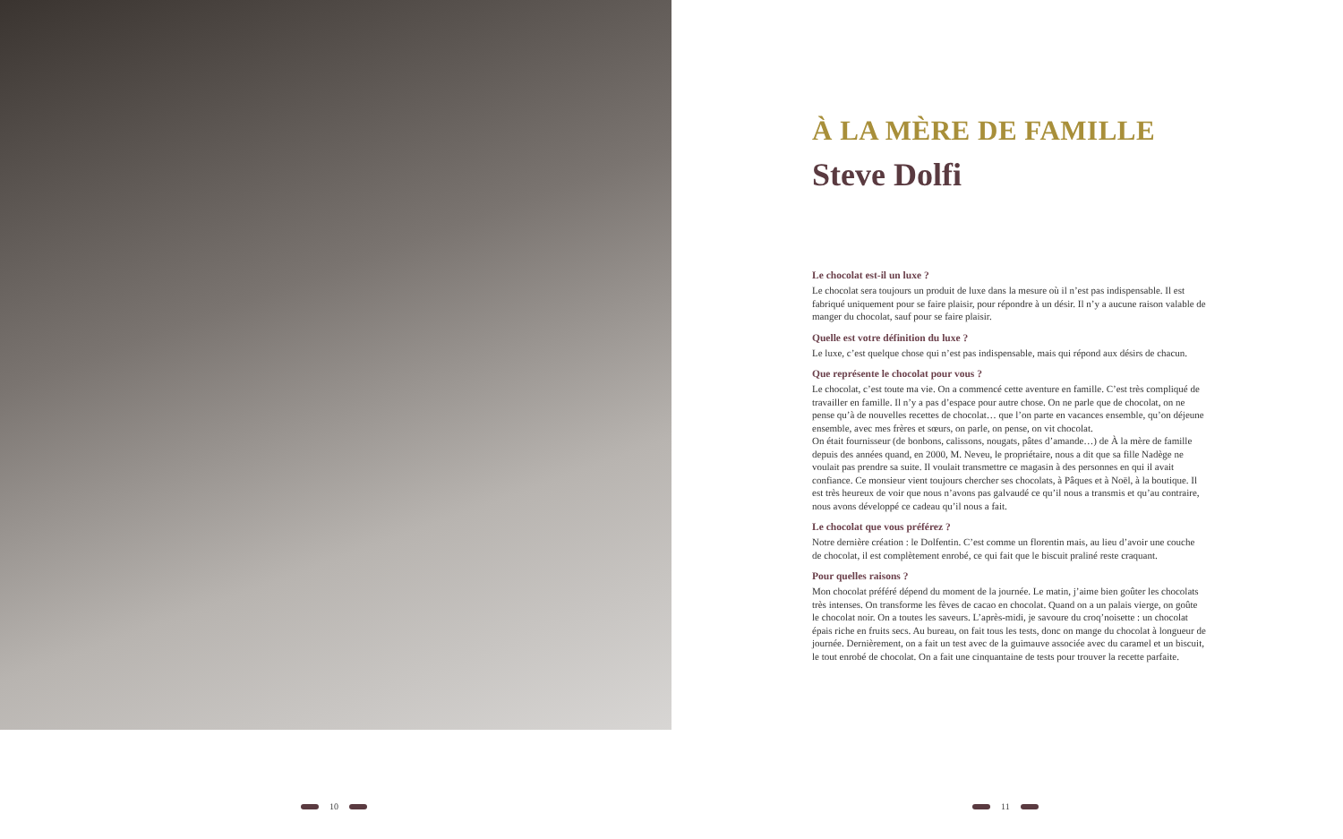À LA MÈRE DE FAMILLE
Steve Dolfi
Le chocolat est-il un luxe ?
Le chocolat sera toujours un produit de luxe dans la mesure où il n’est pas indispensable. Il est fabriqué uniquement pour se faire plaisir, pour répondre à un désir. Il n’y a aucune raison valable de manger du chocolat, sauf pour se faire plaisir.
Quelle est votre définition du luxe ?
Le luxe, c’est quelque chose qui n’est pas indispensable, mais qui répond aux désirs de chacun.
Que représente le chocolat pour vous ?
Le chocolat, c’est toute ma vie. On a commencé cette aventure en famille. C’est très compliqué de travailler en famille. Il n’y a pas d’espace pour autre chose. On ne parle que de chocolat, on ne pense qu’à de nouvelles recettes de chocolat… que l’on parte en vacances ensemble, qu’on déjeune ensemble, avec mes frères et sœurs, on parle, on pense, on vit chocolat.
On était fournisseur (de bonbons, calissons, nougats, pâtes d’amande…) de À la mère de famille depuis des années quand, en 2000, M. Neveu, le propriétaire, nous a dit que sa fille Nadège ne voulait pas prendre sa suite. Il voulait transmettre ce magasin à des personnes en qui il avait confiance. Ce monsieur vient toujours chercher ses chocolats, à Pâques et à Noël, à la boutique. Il est très heureux de voir que nous n’avons pas galvaudé ce qu’il nous a transmis et qu’au contraire, nous avons développé ce cadeau qu’il nous a fait.
Le chocolat que vous préférez ?
Notre dernière création : le Dolfentin. C’est comme un florentin mais, au lieu d’avoir une couche de chocolat, il est complètement enrobé, ce qui fait que le biscuit praliné reste craquant.
Pour quelles raisons ?
Mon chocolat préféré dépend du moment de la journée. Le matin, j’aime bien goûter les chocolats très intenses. On transforme les fèves de cacao en chocolat. Quand on a un palais vierge, on goûte le chocolat noir. On a toutes les saveurs. L’après-midi, je savoure du croq’noisette : un chocolat épais riche en fruits secs. Au bureau, on fait tous les tests, donc on mange du chocolat à longueur de journée. Dernièrement, on a fait un test avec de la guimauve associée avec du caramel et un biscuit, le tout enrobé de chocolat. On a fait une cinquantaine de tests pour trouver la recette parfaite.
10 11